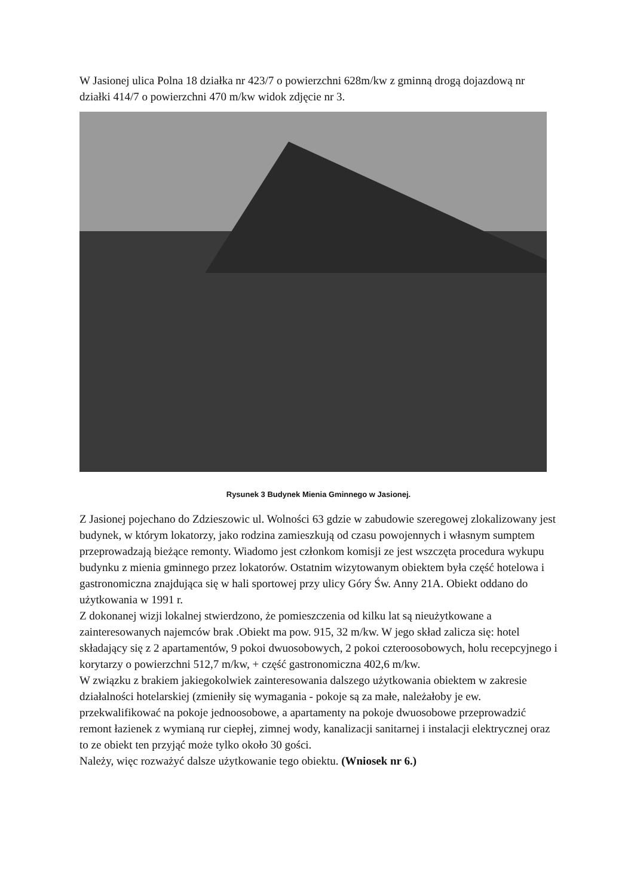W Jasionej ulica Polna 18 działka nr 423/7 o powierzchni 628m/kw z gminną drogą dojazdową nr działki 414/7 o powierzchni 470 m/kw widok zdjęcie nr 3.
Rysunek 3 Budynek Mienia Gminnego w Jasionej.
Z Jasionej pojechano do Zdzieszowic ul. Wolności 63 gdzie w zabudowie szeregowej zlokalizowany jest budynek, w którym lokatorzy, jako rodzina zamieszkują od czasu powojennych i własnym sumptem przeprowadzają bieżące remonty. Wiadomo jest członkom komisji ze jest wszczęta procedura wykupu budynku z mienia gminnego przez lokatorów. Ostatnim wizytowanym obiektem była część hotelowa i gastronomiczna znajdująca się w hali sportowej przy ulicy Góry Św. Anny 21A. Obiekt oddano do użytkowania w 1991 r.
Z dokonanej wizji lokalnej stwierdzono, że pomieszczenia od kilku lat są nieużytkowane a zainteresowanych najemców brak .Obiekt ma pow. 915, 32 m/kw. W jego skład zalicza się: hotel składający się z 2 apartamentów, 9 pokoi dwuosobowych, 2 pokoi czteroosobowych, holu recepcyjnego i korytarzy o powierzchni 512,7 m/kw, + część gastronomiczna 402,6 m/kw.
W związku z brakiem jakiegokolwiek zainteresowania dalszego użytkowania obiektem w zakresie działalności hotelarskiej (zmieniły się wymagania - pokoje są za małe, należałoby je ew. przekwalifikować na pokoje jednoosobowe, a apartamenty na pokoje dwuosobowe przeprowadzić remont łazienek z wymianą rur ciepłej, zimnej wody, kanalizacji sanitarnej i instalacji elektrycznej oraz to ze obiekt ten przyjąć może tylko około 30 gości.
Należy, więc rozważyć dalsze użytkowanie tego obiektu. (Wniosek nr 6.)